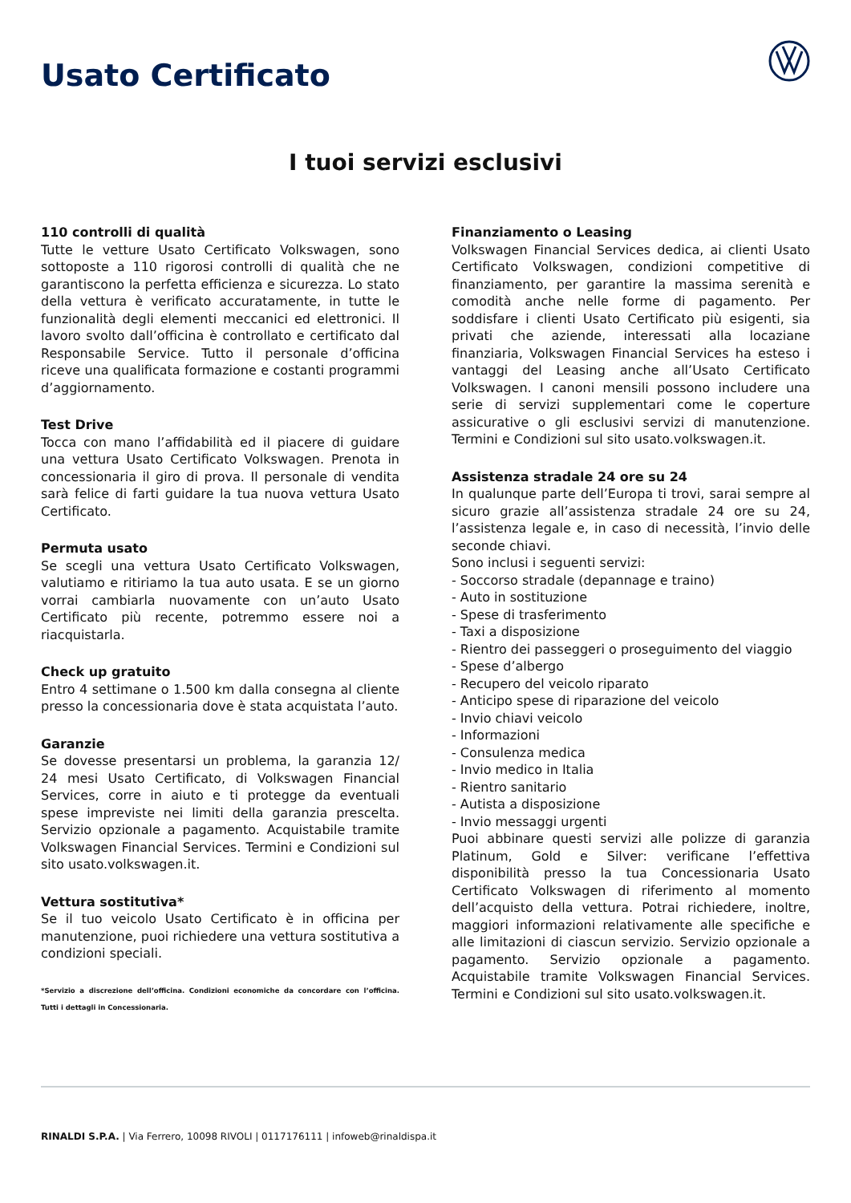Usato Certificato
I tuoi servizi esclusivi
110 controlli di qualità
Tutte le vetture Usato Certificato Volkswagen, sono sottoposte a 110 rigorosi controlli di qualità che ne garantiscono la perfetta efficienza e sicurezza. Lo stato della vettura è verificato accuratamente, in tutte le funzionalità degli elementi meccanici ed elettronici. Il lavoro svolto dall’officina è controllato e certificato dal Responsabile Service. Tutto il personale d’officina riceve una qualificata formazione e costanti programmi d’aggiornamento.
Test Drive
Tocca con mano l’affidabilità ed il piacere di guidare una vettura Usato Certificato Volkswagen. Prenota in concessionaria il giro di prova. Il personale di vendita sarà felice di farti guidare la tua nuova vettura Usato Certificato.
Permuta usato
Se scegli una vettura Usato Certificato Volkswagen, valutiamo e ritiriamo la tua auto usata. E se un giorno vorrai cambiarla nuovamente con un’auto Usato Certificato più recente, potremmo essere noi a riacquistarla.
Check up gratuito
Entro 4 settimane o 1.500 km dalla consegna al cliente presso la concessionaria dove è stata acquistata l’auto.
Garanzie
Se dovesse presentarsi un problema, la garanzia 12/ 24 mesi Usato Certificato, di Volkswagen Financial Services, corre in aiuto e ti protegge da eventuali spese impreviste nei limiti della garanzia prescelta. Servizio opzionale a pagamento. Acquistabile tramite Volkswagen Financial Services. Termini e Condizioni sul sito usato.volkswagen.it.
Vettura sostitutiva*
Se il tuo veicolo Usato Certificato è in officina per manutenzione, puoi richiedere una vettura sostitutiva a condizioni speciali.
*Servizio a discrezione dell’officina. Condizioni economiche da concordare con l’officina. Tutti i dettagli in Concessionaria.
Finanziamento o Leasing
Volkswagen Financial Services dedica, ai clienti Usato Certificato Volkswagen, condizioni competitive di finanziamento, per garantire la massima serenità e comodità anche nelle forme di pagamento. Per soddisfare i clienti Usato Certificato più esigenti, sia privati che aziende, interessati alla locaziane finanziaria, Volkswagen Financial Services ha esteso i vantaggi del Leasing anche all’Usato Certificato Volkswagen. I canoni mensili possono includere una serie di servizi supplementari come le coperture assicurative o gli esclusivi servizi di manutenzione. Termini e Condizioni sul sito usato.volkswagen.it.
Assistenza stradale 24 ore su 24
In qualunque parte dell’Europa ti trovi, sarai sempre al sicuro grazie all’assistenza stradale 24 ore su 24, l’assistenza legale e, in caso di necessità, l’invio delle seconde chiavi.
Sono inclusi i seguenti servizi:
- Soccorso stradale (depannage e traino)
- Auto in sostituzione
- Spese di trasferimento
- Taxi a disposizione
- Rientro dei passeggeri o proseguimento del viaggio
- Spese d’albergo
- Recupero del veicolo riparato
- Anticipo spese di riparazione del veicolo
- Invio chiavi veicolo
- Informazioni
- Consulenza medica
- Invio medico in Italia
- Rientro sanitario
- Autista a disposizione
- Invio messaggi urgenti
Puoi abbinare questi servizi alle polizze di garanzia Platinum, Gold e Silver: verificane l’effettiva disponibilità presso la tua Concessionaria Usato Certificato Volkswagen di riferimento al momento dell’acquisto della vettura. Potrai richiedere, inoltre, maggiori informazioni relativamente alle specifiche e alle limitazioni di ciascun servizio. Servizio opzionale a pagamento. Servizio opzionale a pagamento. Acquistabile tramite Volkswagen Financial Services. Termini e Condizioni sul sito usato.volkswagen.it.
RINALDI S.P.A. | Via Ferrero, 10098 RIVOLI | 0117176111 | infoweb@rinaldispa.it